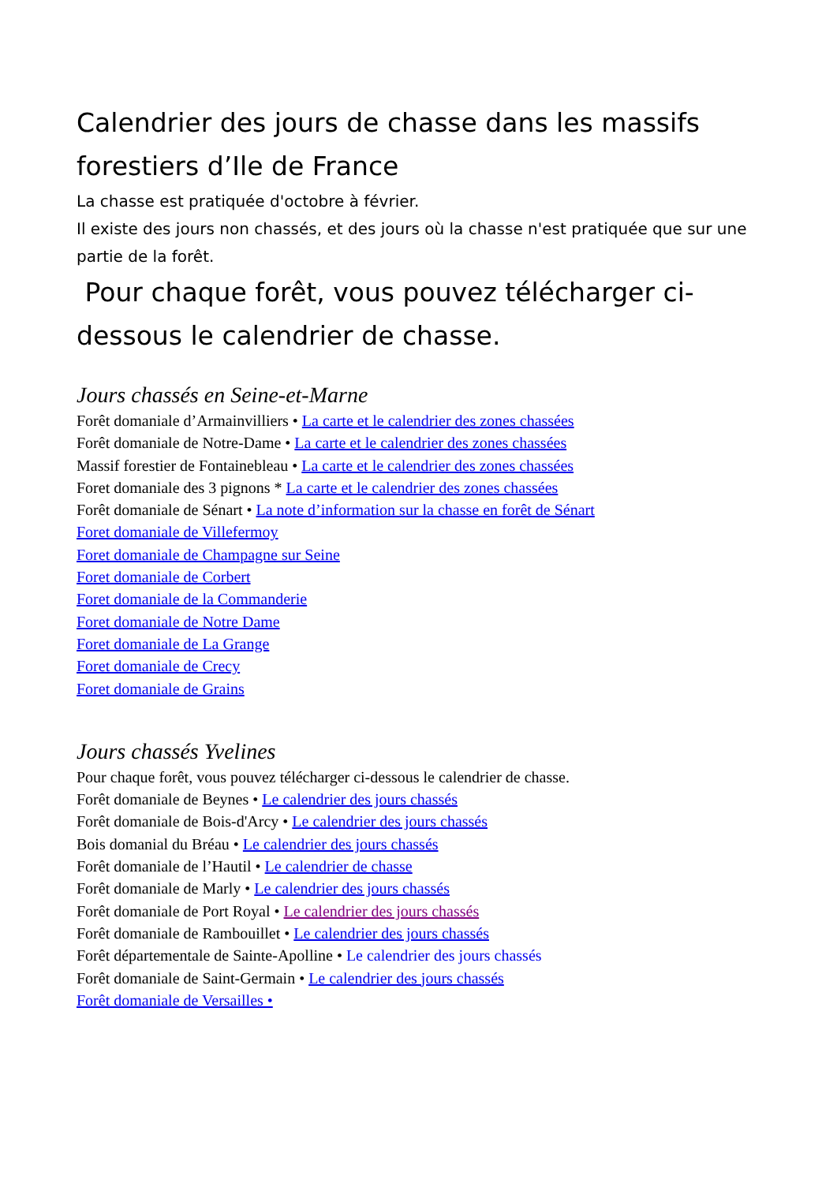Calendrier des jours de chasse dans les massifs forestiers d’Ile de France
La chasse est pratiquée d'octobre à février.
Il existe des jours non chassés, et des jours où la chasse n'est pratiquée que sur une partie de la forêt.
Pour chaque forêt, vous pouvez télécharger ci-dessous le calendrier de chasse.
Jours chassés en Seine-et-Marne
Forêt domaniale d’Armainvilliers • La carte et le calendrier des zones chassées
Forêt domaniale de Notre-Dame • La carte et le calendrier des zones chassées
Massif forestier de Fontainebleau • La carte et le calendrier des zones chassées
Foret domaniale des 3 pignons * La carte et le calendrier des zones chassées
Forêt domaniale de Sénart • La note d’information sur la chasse en forêt de Sénart
Foret domaniale de Villefermoy
Foret domaniale de Champagne sur Seine
Foret domaniale de Corbert
Foret domaniale de la Commanderie
Foret domaniale de Notre Dame
Foret domaniale de La Grange
Foret domaniale de Crecy
Foret domaniale de Grains
Jours chassés Yvelines
Pour chaque forêt, vous pouvez télécharger ci-dessous le calendrier de chasse.
Forêt domaniale de Beynes • Le calendrier des jours chassés
Forêt domaniale de Bois-d'Arcy • Le calendrier des jours chassés
Bois domanial du Bréau • Le calendrier des jours chassés
Forêt domaniale de l’Hautil • Le calendrier de chasse
Forêt domaniale de Marly • Le calendrier des jours chassés
Forêt domaniale de Port Royal • Le calendrier des jours chassés
Forêt domaniale de Rambouillet • Le calendrier des jours chassés
Forêt départementale de Sainte-Apolline • Le calendrier des jours chassés
Forêt domaniale de Saint-Germain • Le calendrier des jours chassés
Forêt domaniale de Versailles •